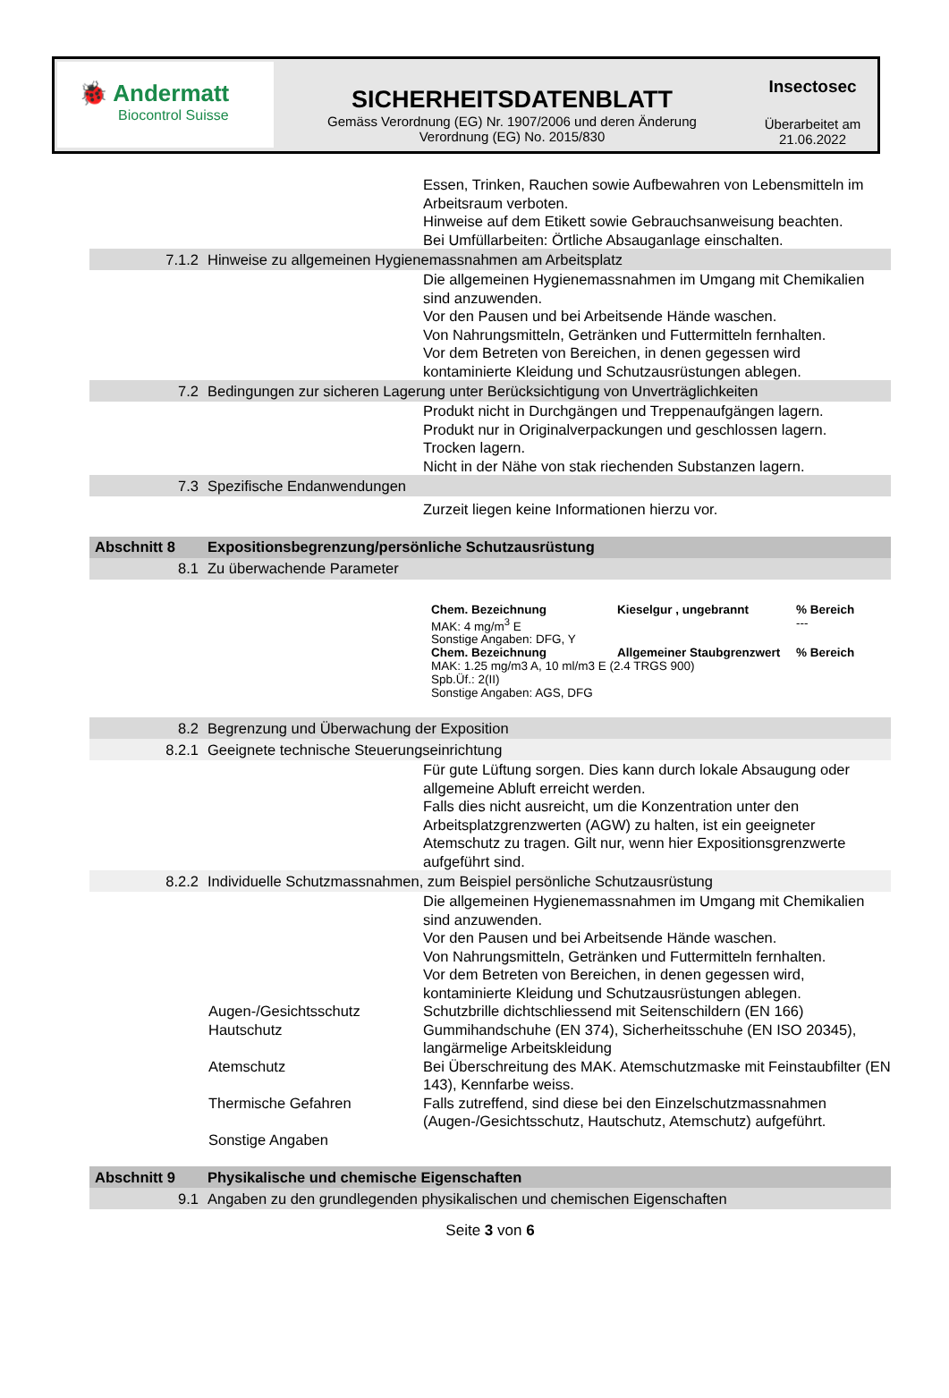🐞 Andermatt
Biocontrol Suisse
SICHERHEITSDATENBLATT
Gemäss Verordnung (EG) Nr. 1907/2006 und deren Änderung
Verordnung (EG) No. 2015/830
Insectosec
Überarbeitet am
21.06.2022
Essen, Trinken, Rauchen sowie Aufbewahren von Lebensmitteln im Arbeitsraum verboten.
Hinweise auf dem Etikett sowie Gebrauchsanweisung beachten.
Bei Umfüllarbeiten: Örtliche Absauganlage einschalten.
7.1.2 Hinweise zu allgemeinen Hygienemassnahmen am Arbeitsplatz
Die allgemeinen Hygienemassnahmen im Umgang mit Chemikalien sind anzuwenden.
Vor den Pausen und bei Arbeitsende Hände waschen.
Von Nahrungsmitteln, Getränken und Futtermitteln fernhalten.
Vor dem Betreten von Bereichen, in denen gegessen wird kontaminierte Kleidung und Schutzausrüstungen ablegen.
7.2 Bedingungen zur sicheren Lagerung unter Berücksichtigung von Unverträglichkeiten
Produkt nicht in Durchgängen und Treppenaufgängen lagern.
Produkt nur in Originalverpackungen und geschlossen lagern.
Trocken lagern.
Nicht in der Nähe von stak riechenden Substanzen lagern.
7.3 Spezifische Endanwendungen
Zurzeit liegen keine Informationen hierzu vor.
Abschnitt 8 Expositionsbegrenzung/persönliche Schutzausrüstung
8.1 Zu überwachende Parameter
| Chem. Bezeichnung | Kieselgur , ungebrannt | % Bereich |
| MAK: 4 mg/m<sup>3</sup> E | | --- |
| Sonstige Angaben: DFG, Y | | |
| Chem. Bezeichnung | Allgemeiner Staubgrenzwert | % Bereich |
| MAK: 1.25 mg/m3 A, 10 ml/m3 E (2.4 TRGS 900) Spb.Üf.: 2(II) Sonstige Angaben: AGS, DFG | | |
8.2 Begrenzung und Überwachung der Exposition
8.2.1 Geeignete technische Steuerungseinrichtung
Für gute Lüftung sorgen. Dies kann durch lokale Absaugung oder allgemeine Abluft erreicht werden.
Falls dies nicht ausreicht, um die Konzentration unter den Arbeitsplatzgrenzwerten (AGW) zu halten, ist ein geeigneter Atemschutz zu tragen. Gilt nur, wenn hier Expositionsgrenzwerte aufgeführt sind.
8.2.2 Individuelle Schutzmassnahmen, zum Beispiel persönliche Schutzausrüstung
Die allgemeinen Hygienemassnahmen im Umgang mit Chemikalien sind anzuwenden.
Vor den Pausen und bei Arbeitsende Hände waschen.
Von Nahrungsmitteln, Getränken und Futtermitteln fernhalten.
Vor dem Betreten von Bereichen, in denen gegessen wird, kontaminierte Kleidung und Schutzausrüstungen ablegen.
| Augen-/Gesichtsschutz | Schutzbrille dichtschliessend mit Seitenschildern (EN 166) |
| Hautschutz | Gummihandschuhe (EN 374), Sicherheitsschuhe (EN ISO 20345), langärmelige Arbeitskleidung |
| Atemschutz | Bei Überschreitung des MAK. Atemschutzmaske mit Feinstaubfilter (EN 143), Kennfarbe weiss. |
| Thermische Gefahren | Falls zutreffend, sind diese bei den Einzelschutzmassnahmen (Augen-/Gesichtsschutz, Hautschutz, Atemschutz) aufgeführt. |
| Sonstige Angaben | |
Abschnitt 9 Physikalische und chemische Eigenschaften
9.1 Angaben zu den grundlegenden physikalischen und chemischen Eigenschaften
Seite 3 von 6